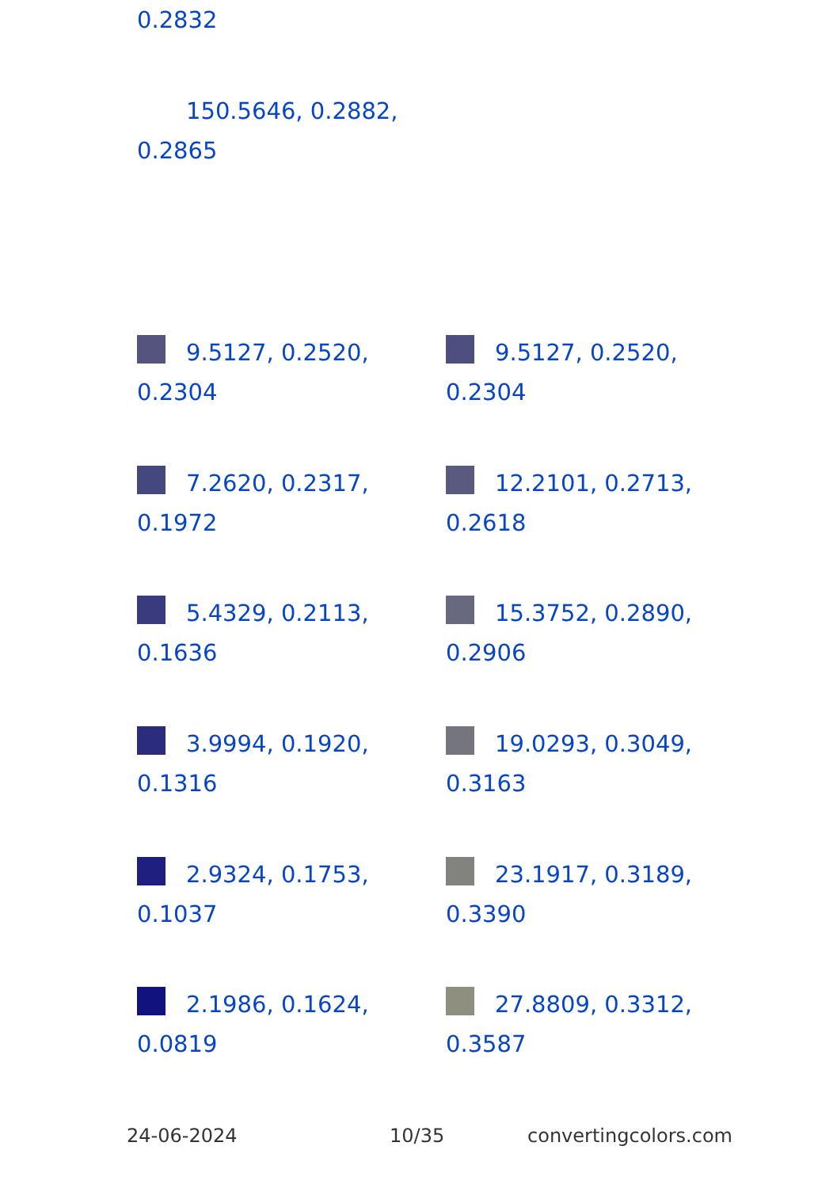0.2832
150.5646, 0.2882, 0.2865
9.5127, 0.2520, 0.2304
9.5127, 0.2520, 0.2304
7.2620, 0.2317, 0.1972
12.2101, 0.2713, 0.2618
5.4329, 0.2113, 0.1636
15.3752, 0.2890, 0.2906
3.9994, 0.1920, 0.1316
19.0293, 0.3049, 0.3163
2.9324, 0.1753, 0.1037
23.1917, 0.3189, 0.3390
2.1986, 0.1624, 0.0819
27.8809, 0.3312, 0.3587
24-06-2024 10/35 convertingcolors.com